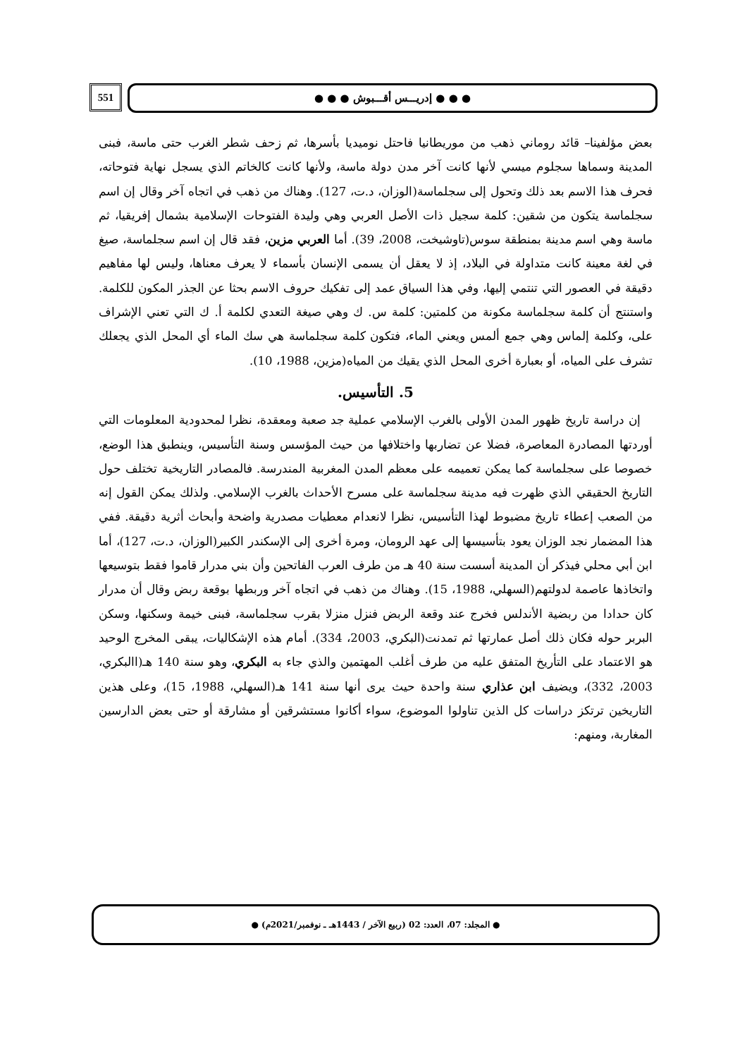551
● ● ● إدريـــس أقـــبوش ● ● ●
بعض مؤلفينا– قائد روماني ذهب من موريطانيا فاحتل نوميديا بأسرها، ثم زحف شطر الغرب حتى ماسة، فبنى المدينة وسماها سجلوم ميسي لأنها كانت آخر مدن دولة ماسة، ولأنها كانت كالخاتم الذي يسجل نهاية فتوحاته، فحرف هذا الاسم بعد ذلك وتحول إلى سجلماسة(الوزان، د.ت، 127). وهناك من ذهب في اتجاه آخر وقال إن اسم سجلماسة يتكون من شقين: كلمة سجيل ذات الأصل العربي وهي وليدة الفتوحات الإسلامية بشمال إفريقيا، ثم ماسة وهي اسم مدينة بمنطقة سوس(تاوشيخت، 2008، 39). أما العربي مزين، فقد قال إن اسم سجلماسة، صيغ في لغة معينة كانت متداولة في البلاد، إذ لا يعقل أن يسمى الإنسان بأسماء لا يعرف معناها، وليس لها مفاهيم دقيقة في العصور التي تنتمي إليها، وفي هذا السياق عمد إلى تفكيك حروف الاسم بحثا عن الجذر المكون للكلمة. واستنتج أن كلمة سجلماسة مكونة من كلمتين: كلمة س. ك وهي صيغة التعدي لكلمة أ. ك التي تعني الإشراف على، وكلمة إلماس وهي جمع ألمس ويعني الماء، فتكون كلمة سجلماسة هي سك الماء أي المحل الذي يجعلك تشرف على المياه، أو بعبارة أخرى المحل الذي يقيك من المياه(مزين، 1988، 10).
5. التأسيس.
إن دراسة تاريخ ظهور المدن الأولى بالغرب الإسلامي عملية جد صعبة ومعقدة، نظرا لمحدودية المعلومات التي أوردتها المصادرة المعاصرة، فضلا عن تضاربها واختلافها من حيث المؤسس وسنة التأسيس، وينطبق هذا الوضع، خصوصا على سجلماسة كما يمكن تعميمه على معظم المدن المغربية المندرسة. فالمصادر التاريخية تختلف حول التاريخ الحقيقي الذي ظهرت فيه مدينة سجلماسة على مسرح الأحداث بالغرب الإسلامي. ولذلك يمكن القول إنه من الصعب إعطاء تاريخ مضبوط لهذا التأسيس، نظرا لانعدام معطيات مصدرية واضحة وأبحاث أثرية دقيقة. ففي هذا المضمار نجد الوزان يعود بتأسيسها إلى عهد الرومان، ومرة أخرى إلى الإسكندر الكبير(الوزان، د.ت، 127)، أما ابن أبي محلي فيذكر أن المدينة أسست سنة 40 هـ من طرف العرب الفاتحين وأن بني مدرار قاموا فقط بتوسيعها واتخاذها عاصمة لدولتهم(السهلي، 1988، 15). وهناك من ذهب في اتجاه آخر وربطها بوقعة ربض وقال أن مدرار كان حدادا من ربضية الأندلس فخرج عند وقعة الربض فنزل منزلا بقرب سجلماسة، فبنى خيمة وسكنها، وسكن البربر حوله فكان ذلك أصل عمارتها ثم تمدنت(البكري، 2003، 334). أمام هذه الإشكاليات، يبقى المخرج الوحيد هو الاعتماد على التأريخ المتفق عليه من طرف أغلب المهتمين والذي جاء به البكري، وهو سنة 140 هـ(االبكري، 2003، 332)، ويضيف ابن عذاري سنة واحدة حيث يرى أنها سنة 141 هـ(السهلي، 1988، 15)، وعلى هذين التاريخين ترتكز دراسات كل الذين تناولوا الموضوع، سواء أكانوا مستشرقين أو مشارقة أو حتى بعض الدارسين المغاربة، ومنهم:
● المجلد: 07، العدد: 02 (ربيع الآخر / 1443هـ ـ نوفمبر/2021م) ●